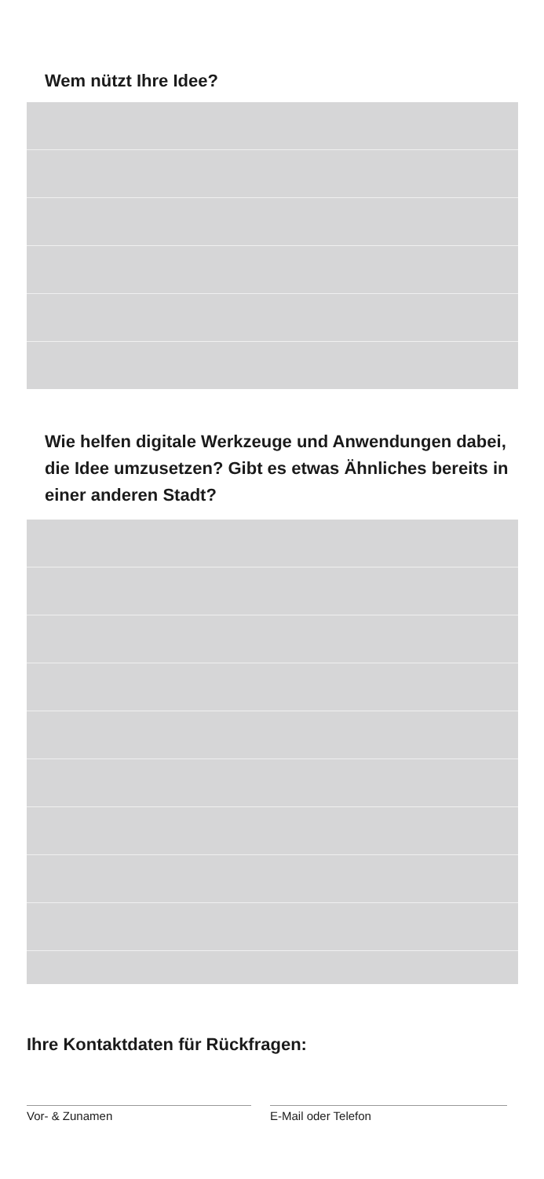Wem nützt Ihre Idee?
Wie helfen digitale Werkzeuge und Anwendun­gen dabei, die Idee umzusetzen? Gibt es etwas Ähnliches bereits in einer anderen Stadt?
Ihre Kontaktdaten für Rückfragen:
Vor- & Zunamen E-Mail oder Telefon